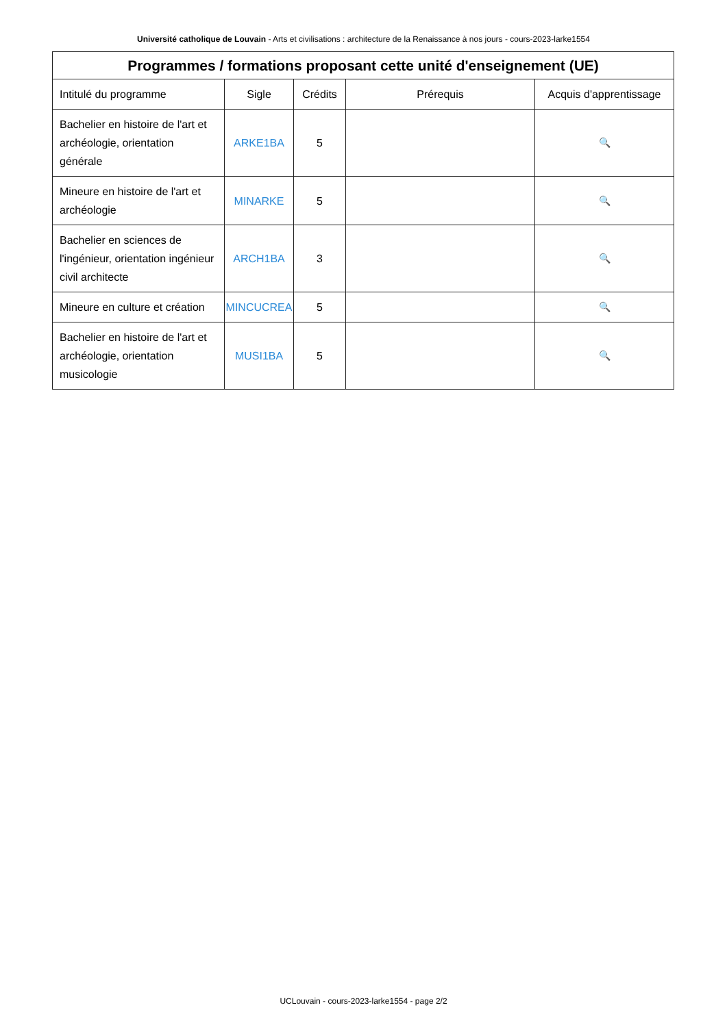Université catholique de Louvain - Arts et civilisations : architecture de la Renaissance à nos jours - cours-2023-larke1554
| Programmes / formations proposant cette unité d'enseignement (UE) | | | | |
| --- | --- | --- | --- | --- |
| Intitulé du programme | Sigle | Crédits | Prérequis | Acquis d'apprentissage |
| Bachelier en histoire de l'art et archéologie, orientation générale | ARKE1BA | 5 | | 🔍 |
| Mineure en histoire de l'art et archéologie | MINARKE | 5 | | 🔍 |
| Bachelier en sciences de l'ingénieur, orientation ingénieur civil architecte | ARCH1BA | 3 | | 🔍 |
| Mineure en culture et création | MINCUCREA | 5 | | 🔍 |
| Bachelier en histoire de l'art et archéologie, orientation musicologie | MUSI1BA | 5 | | 🔍 |
UCLouvain - cours-2023-larke1554 - page 2/2